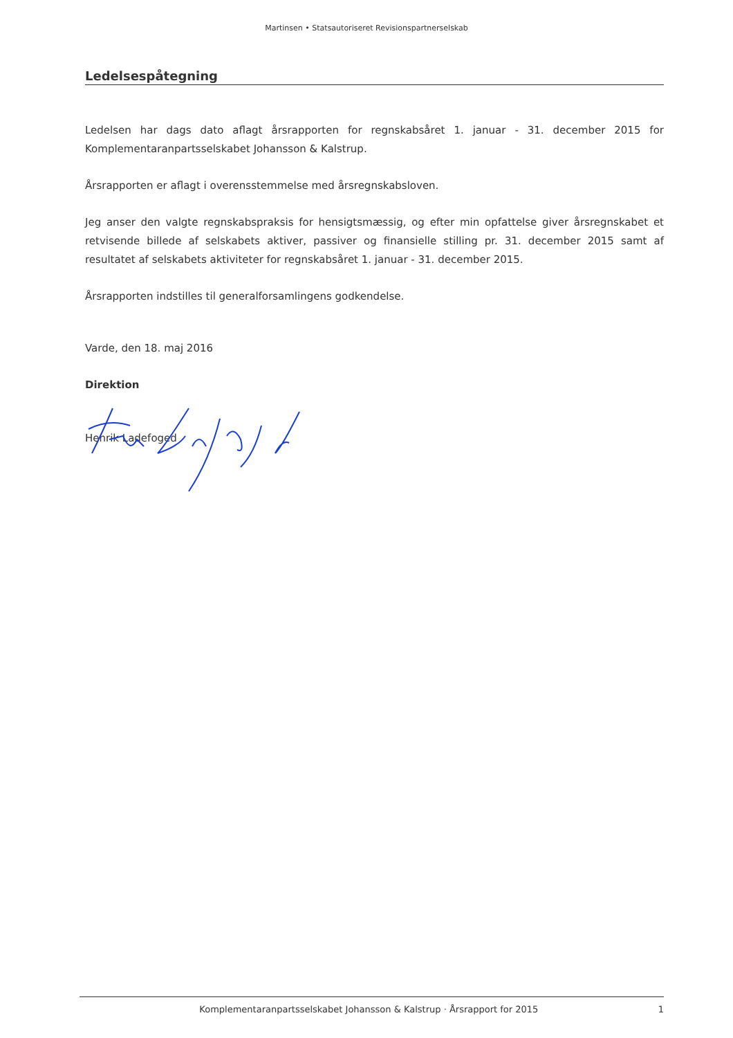Martinsen • Statsautoriseret Revisionspartnerselskab
Ledelsespåtegning
Ledelsen har dags dato aflagt årsrapporten for regnskabsåret 1. januar - 31. december 2015 for Komplementaranpartsselskabet Johansson & Kalstrup.
Årsrapporten er aflagt i overensstemmelse med årsregnskabsloven.
Jeg anser den valgte regnskabspraksis for hensigtsmæssig, og efter min opfattelse giver årsregnskabet et retvisende billede af selskabets aktiver, passiver og finansielle stilling pr. 31. december 2015 samt af resultatet af selskabets aktiviteter for regnskabsåret 1. januar - 31. december 2015.
Årsrapporten indstilles til generalforsamlingens godkendelse.
Varde, den 18. maj 2016
Direktion
Henrik Ladefoged
Komplementaranpartsselskabet Johansson & Kalstrup · Årsrapport for 2015 1